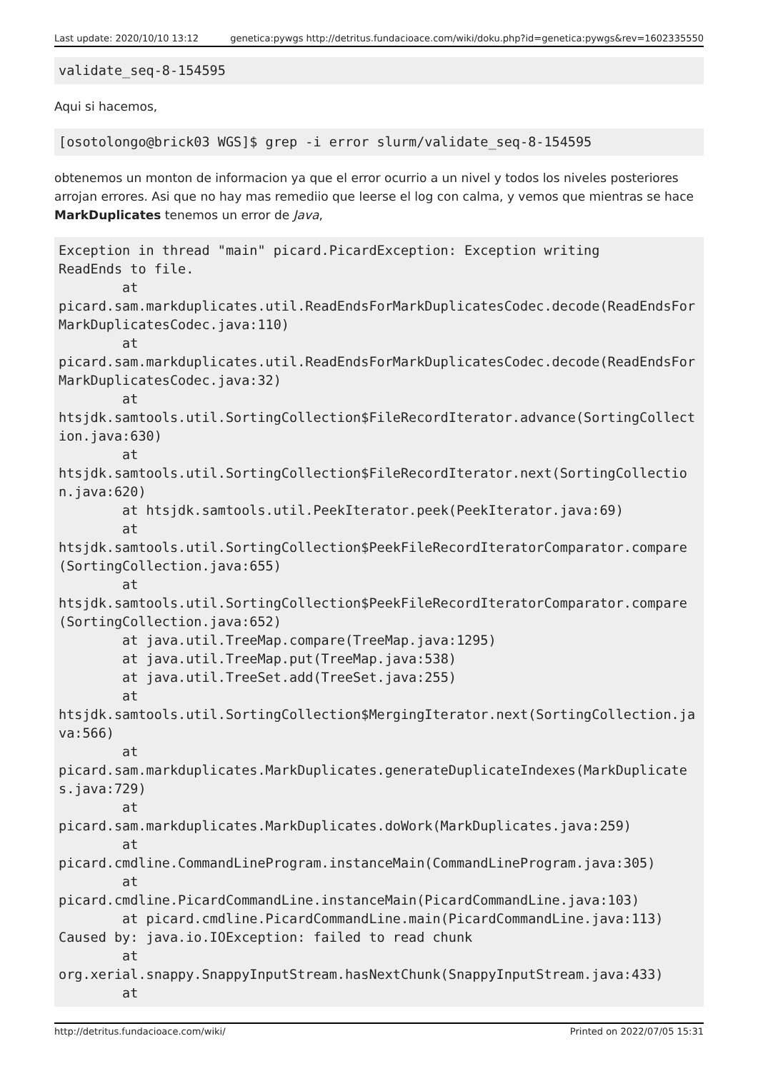Last update: 2020/10/10 13:12 genetica:pywgs http://detritus.fundacioace.com/wiki/doku.php?id=genetica:pywgs&rev=1602335550
validate_seq-8-154595
Aqui si hacemos,
[osotolongo@brick03 WGS]$ grep -i error slurm/validate_seq-8-154595
obtenemos un monton de informacion ya que el error ocurrio a un nivel y todos los niveles posteriores arrojan errores. Asi que no hay mas remediio que leerse el log con calma, y vemos que mientras se hace MarkDuplicates tenemos un error de Java,
Exception in thread "main" picard.PicardException: Exception writing
ReadEnds to file.
        at
picard.sam.markduplicates.util.ReadEndsForMarkDuplicatesCodec.decode(ReadEndsForMarkDuplicatesCodec.java:110)
        at
picard.sam.markduplicates.util.ReadEndsForMarkDuplicatesCodec.decode(ReadEndsForMarkDuplicatesCodec.java:32)
        at
htsjdk.samtools.util.SortingCollection$FileRecordIterator.advance(SortingCollection.java:630)
        at
htsjdk.samtools.util.SortingCollection$FileRecordIterator.next(SortingCollection.java:620)
        at htsjdk.samtools.util.PeekIterator.peek(PeekIterator.java:69)
        at
htsjdk.samtools.util.SortingCollection$PeekFileRecordIteratorComparator.compare(SortingCollection.java:655)
        at
htsjdk.samtools.util.SortingCollection$PeekFileRecordIteratorComparator.compare(SortingCollection.java:652)
        at java.util.TreeMap.compare(TreeMap.java:1295)
        at java.util.TreeMap.put(TreeMap.java:538)
        at java.util.TreeSet.add(TreeSet.java:255)
        at
htsjdk.samtools.util.SortingCollection$MergingIterator.next(SortingCollection.java:566)
        at
picard.sam.markduplicates.MarkDuplicates.generateDuplicateIndexes(MarkDuplicates.java:729)
        at
picard.sam.markduplicates.MarkDuplicates.doWork(MarkDuplicates.java:259)
        at
picard.cmdline.CommandLineProgram.instanceMain(CommandLineProgram.java:305)
        at
picard.cmdline.PicardCommandLine.instanceMain(PicardCommandLine.java:103)
        at picard.cmdline.PicardCommandLine.main(PicardCommandLine.java:113)
Caused by: java.io.IOException: failed to read chunk
        at
org.xerial.snappy.SnappyInputStream.hasNextChunk(SnappyInputStream.java:433)
        at
http://detritus.fundacioace.com/wiki/ Printed on 2022/07/05 15:31